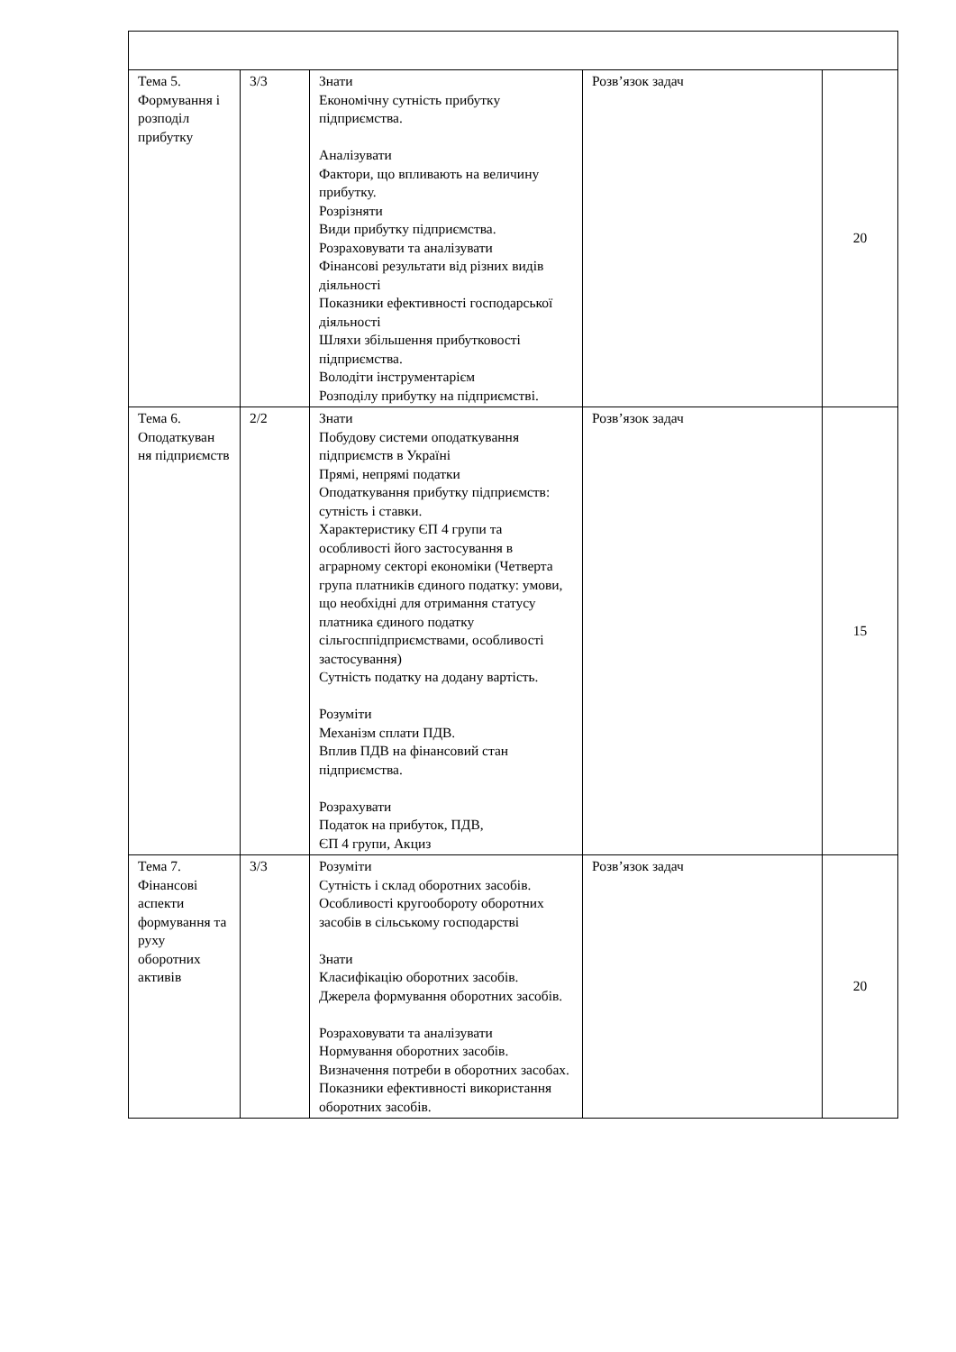| Тема 5. Формування і розподіл прибутку | 3/3 | Знати Економічну сутність прибутку підприємства. Аналізувати Фактори, що впливають на величину прибутку. Розрізняти Види прибутку підприємства. Розраховувати та аналізувати Фінансові результати від різних видів діяльності Показники ефективності господарської діяльності Шляхи збільшення прибутковості підприємства. Володіти інструментарієм Розподілу прибутку на підприємстві. | Розв’язок задач | 20 |
| Тема 6. Оподаткуван ня підприємств | 2/2 | Знати Побудову системи оподаткування підприємств в Україні Прямі, непрямі податки Оподаткування прибутку підприємств: сутність і ставки. Характеристику ЄП 4 групи та особливості його застосування в аграрному секторі економіки (Четверта група платників єдиного податку: умови, що необхідні для отримання статусу платника єдиного податку сільгосппідприємствами, особливості застосування) Сутність податку на додану вартість. Розуміти Механізм сплати ПДВ. Вплив ПДВ на фінансовий стан підприємства. Розрахувати Податок на прибуток, ПДВ, ЄП 4 групи, Акциз | Розв’язок задач | 15 |
| Тема 7. Фінансові аспекти формування та руху оборотних активів | 3/3 | Розуміти Сутність і склад оборотних засобів. Особливості кругообороту оборотних засобів в сільському господарстві Знати Класифікацію оборотних засобів. Джерела формування оборотних засобів. Розраховувати та аналізувати Нормування оборотних засобів. Визначення потреби в оборотних засобах. Показники ефективності використання оборотних засобів. | Розв’язок задач | 20 |